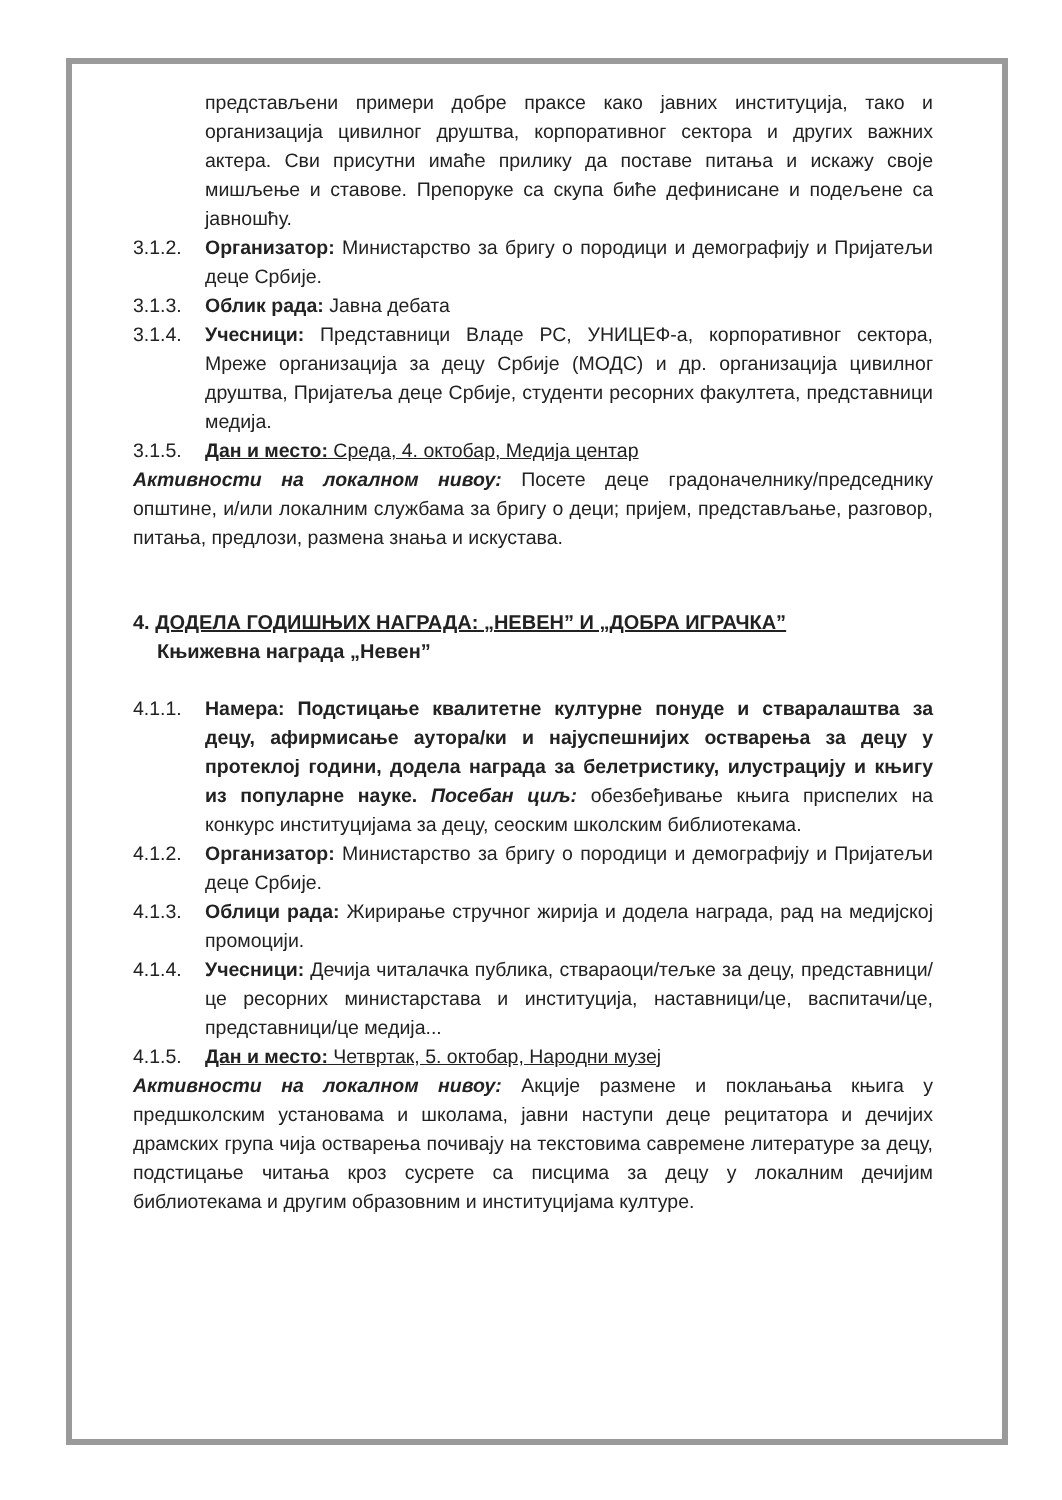представљени примери добре праксе како јавних институција, тако и организација цивилног друштва, корпоративног сектора и других важних актера. Сви присутни имаће прилику да поставе питања и искажу своје мишљење и ставове. Препоруке са скупа биће дефинисане и подељене са јавношћу.
3.1.2. Организатор: Министарство за бригу о породици и демографију и Пријатељи деце Србије.
3.1.3. Облик рада: Јавна дебата
3.1.4. Учесници: Представници Владе РС, УНИЦЕФ-а, корпоративног сектора, Мреже организација за децу Србије (МОДС) и др. организација цивилног друштва, Пријатеља деце Србије, студенти ресорних факултета, представници медија.
3.1.5. Дан и место: Среда, 4. октобар, Медија центар
Активности на локалном нивоу: Посете деце градоначелнику/председнику општине, и/или локалним службама за бригу о деци; пријем, представљање, разговор, питања, предлози, размена знања и искустава.
4. ДОДЕЛА ГОДИШЊИХ НАГРАДА: „НЕВЕН” И „ДОБРА ИГРАЧКА”
Књижевна награда „Невен”
4.1.1. Намера: Подстицање квалитетне културне понуде и стваралаштва за децу, афирмисање аутора/ки и најуспешнијих остварења за децу у протеклој години, додела награда за белетристику, илустрацију и књигу из популарне науке. Посебан циљ: обезбеђивање књига приспелих на конкурс институцијама за децу, сеоским школским библиотекама.
4.1.2. Организатор: Министарство за бригу о породици и демографију и Пријатељи деце Србије.
4.1.3. Облици рада: Жирирање стручног жирија и додела награда, рад на медијској промоцији.
4.1.4. Учесници: Дечија читалачка публика, ствараоци/тељке за децу, представници/це ресорних министарстава и институција, наставници/це, васпитачи/це, представници/це медија...
4.1.5. Дан и место: Четвртак, 5. октобар, Народни музеј
Активности на локалном нивоу: Акције размене и поклањања књига у предшколским установама и школама, јавни наступи деце рецитатора и дечијих драмских група чија остварења почивају на текстовима савремене литературе за децу, подстицање читања кроз сусрете са писцима за децу у локалним дечијим библиотекама и другим образовним и институцијама културе.